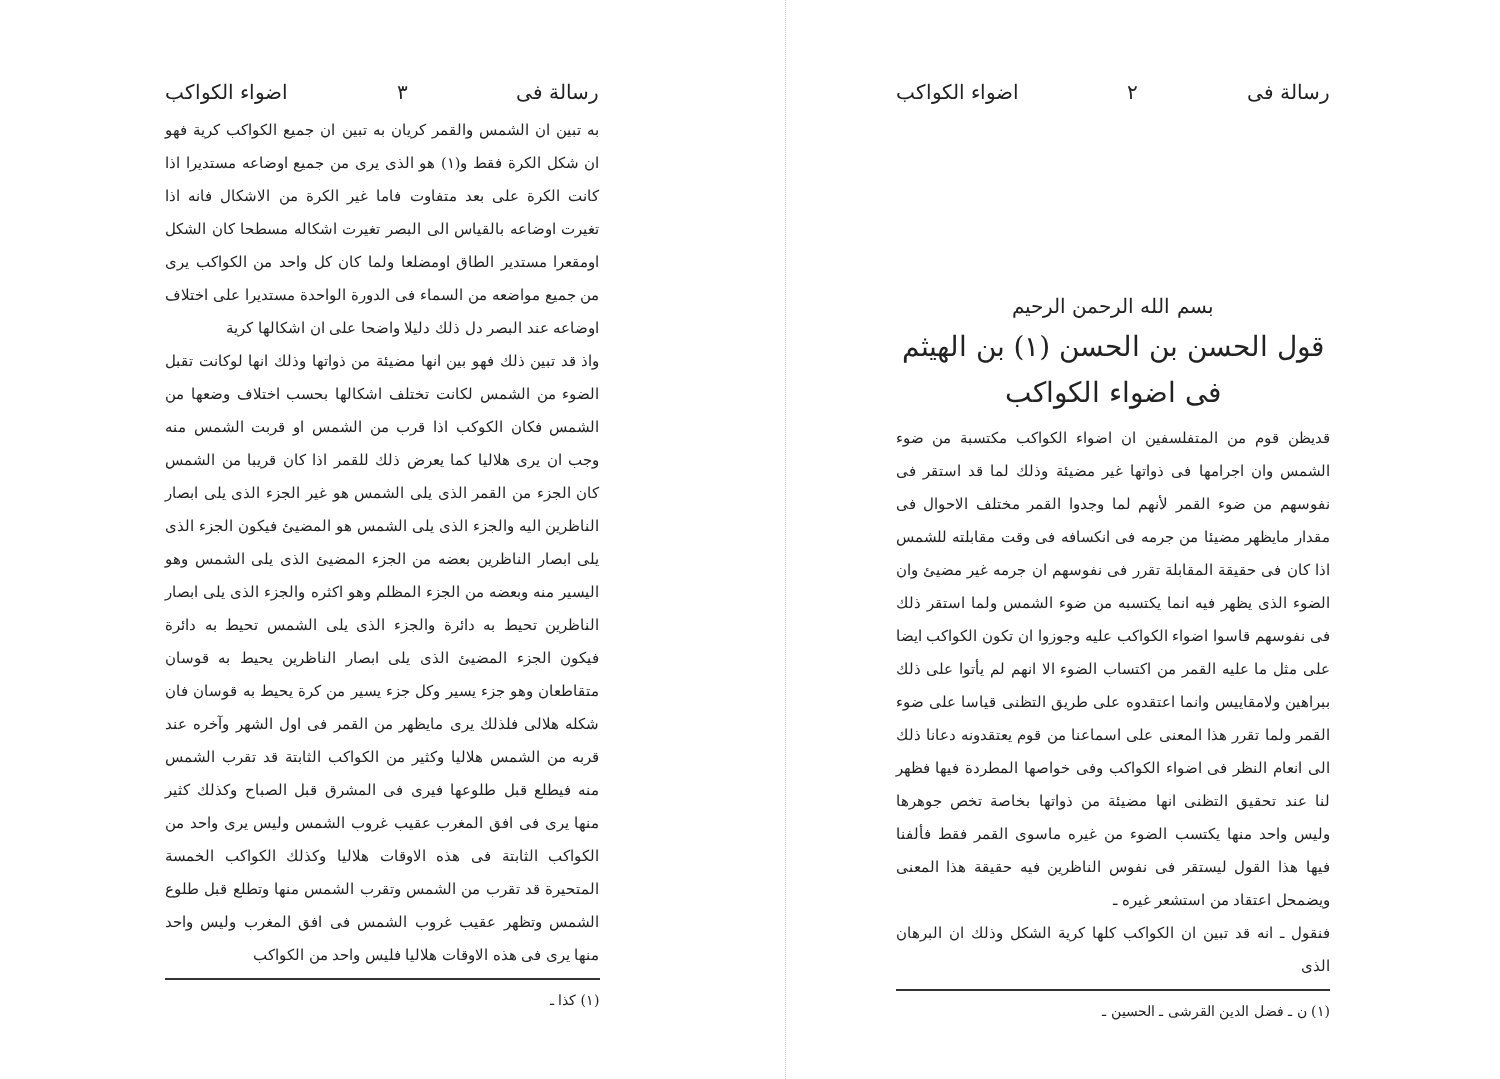رسالة فى ٢ اضواء الكواكب
بسم الله الرحمن الرحيم
قول الحسن بن الحسن (١) بن الهيثم
فى اضواء الكواكب
قديظن قوم من المتفلسفين ان اضواء الكواكب مكتسبة من ضوء الشمس وان اجرامها فى ذواتها غير مضيئة وذلك لما قد استقر فى نفوسهم من ضوء القمر لأنهم لما وجدوا القمر مختلف الاحوال فى مقدار مايظهر مضيئا من جرمه فى انكسافه فى وقت مقابلته للشمس اذا كان فى حقيقة المقابلة تقرر فى نفوسهم ان جرمه غير مضيئ وان الضوء الذى يظهر فيه انما يكتسبه من ضوء الشمس ولما استقر ذلك فى نفوسهم قاسوا اضواء الكواكب عليه وجوزوا ان تكون الكواكب ايضا على مثل ما عليه القمر من اكتساب الضوء الا انهم لم يأتوا على ذلك ببراهين ولامقاييس وانما اعتقدوه على طريق التظنى قياسا على ضوء القمر ولما تقرر هذا المعنى على اسماعنا من قوم يعتقدونه دعانا ذلك الى انعام النظر فى اضواء الكواكب وفى خواصها المطردة فيها فظهر لنا عند تحقيق التظنى انها مضيئة من ذواتها بخاصة تخص جوهرها وليس واحد منها يكتسب الضوء من غيره ماسوى القمر فقط فألفنا فيها هذا القول ليستقر فى نفوس الناظرين فيه حقيقة هذا المعنى ويضمحل اعتقاد من استشعر غيره ـ
فنقول ـ انه قد تبين ان الكواكب كلها كرية الشكل وذلك ان البرهان الذى
(١) ن ـ فضل الدين القرشى ـ الحسين ـ
رسالة فى ٣ اضواء الكواكب
به تبين ان الشمس والقمر كريان به تبين ان جميع الكواكب كرية فهو ان شكل الكرة فقط و(١) هو الذى يرى من جميع اوضاعه مستديرا اذا كانت الكرة على بعد متفاوت فاما غير الكرة من الاشكال فانه اذا تغيرت اوضاعه بالقياس الى البصر تغيرت اشكاله مسطحا كان الشكل اومقعرا مستدير الطاق اومضلعا ولما كان كل واحد من الكواكب يرى من جميع مواضعه من السماء فى الدورة الواحدة مستديرا على اختلاف اوضاعه عند البصر دل ذلك دليلا واضحا على ان اشكالها كرية
واذ قد تبين ذلك فهو بين انها مضيئة من ذواتها وذلك انها لوكانت تقبل الضوء من الشمس لكانت تختلف اشكالها بحسب اختلاف وضعها من الشمس فكان الكوكب اذا قرب من الشمس او قربت الشمس منه وجب ان يرى هلاليا كما يعرض ذلك للقمر اذا كان قريبا من الشمس كان الجزء من القمر الذى يلى الشمس هو غير الجزء الذى يلى ابصار الناظرين اليه والجزء الذى يلى الشمس هو المضيئ فيكون الجزء الذى يلى ابصار الناظرين بعضه من الجزء المضيئ الذى يلى الشمس وهو اليسير منه وبعضه من الجزء المظلم وهو اكثره والجزء الذى يلى ابصار الناظرين تحيط به دائرة والجزء الذى يلى الشمس تحيط به دائرة فيكون الجزء المضيئ الذى يلى ابصار الناظرين يحيط به قوسان متقاطعان وهو جزء يسير وكل جزء يسير من كرة يحيط به قوسان فان شكله هلالى فلذلك يرى مايظهر من القمر فى اول الشهر وآخره عند قربه من الشمس هلاليا وكثير من الكواكب الثابتة قد تقرب الشمس منه فيطلع قبل طلوعها فيرى فى المشرق قبل الصباح وكذلك كثير منها يرى فى افق المغرب عقيب غروب الشمس وليس يرى واحد من الكواكب الثابتة فى هذه الاوقات هلاليا وكذلك الكواكب الخمسة المتحيرة قد تقرب من الشمس وتقرب الشمس منها وتطلع قبل طلوع الشمس وتظهر عقيب غروب الشمس فى افق المغرب وليس واحد منها يرى فى هذه الاوقات هلاليا فليس واحد من الكواكب
(١) كذا ـ